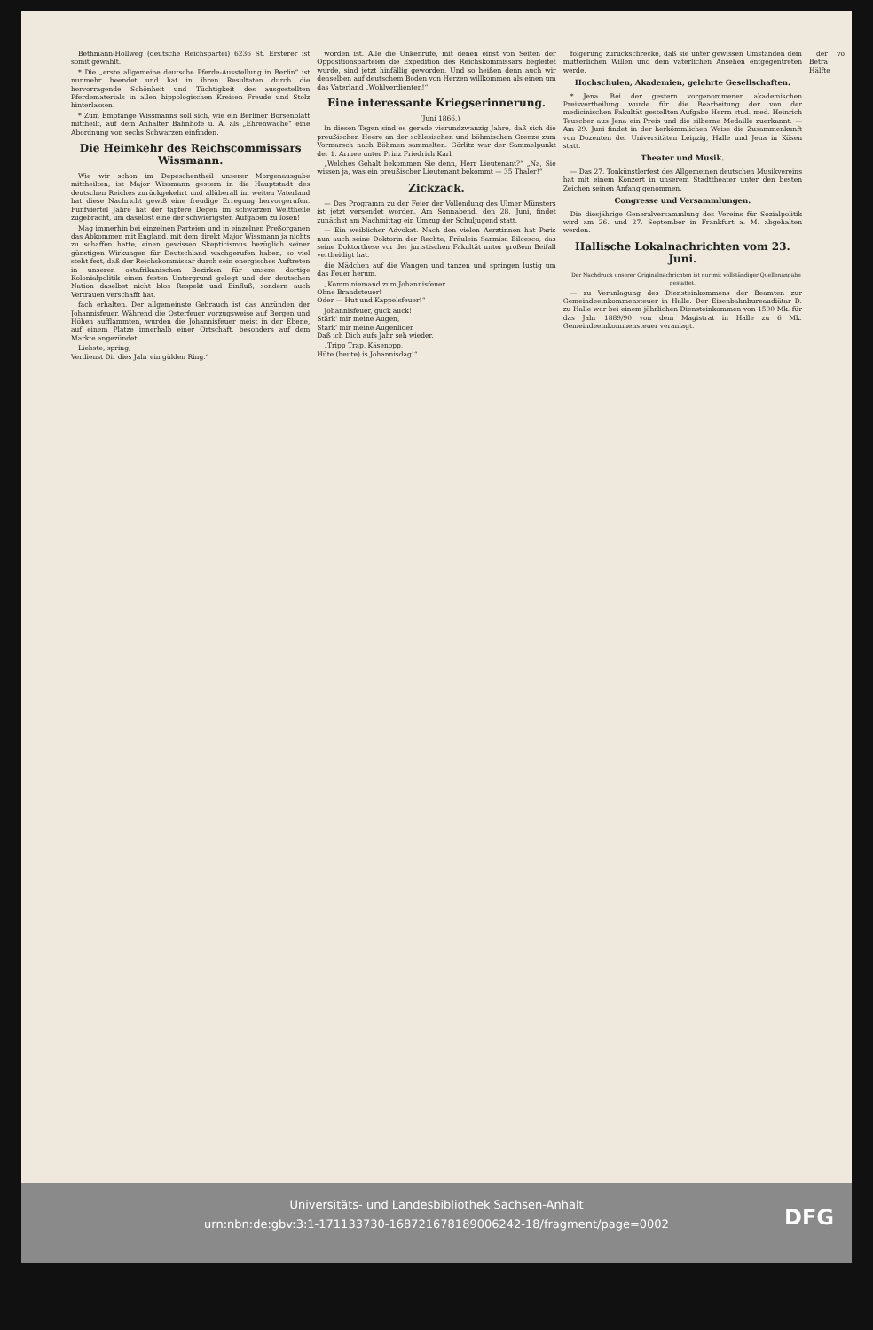Bethmann-Hollweg (deutsche Reichspartei) 6236 St. Ersterer ist somit gewählt.
* Die „erste allgemeine deutsche Pferde-Ausstellung in Berlin“ ist nunmehr beendet und hat in ihren Resultaten durch die hervorragende Schönheit und Tüchtigkeit des ausgestellten Pferdematerials in allen hippologischen Kreisen Freude und Stolz hinterlassen.
* Zum Empfange Wissmanns soll sich, wie ein Berliner Börsenblatt mittheilt, auf dem Anhalter Bahnhofe u. A. als „Ehrenwache“ eine Abordnung von sechs Schwarzen einfinden.
Die Heimkehr des Reichscommissars Wissmann.
Wie wir schon im Depeschentheil unserer Morgenausgabe mittheilten, ist Major Wissmann gestern in die Hauptstadt des deutschen Reiches zurückgekehrt und allüberall im weiten Vaterland hat diese Nachricht gewiß eine freudige Erregung hervorgerufen. Fünfviertel Jahre hat der tapfere Degen im schwarzen Welttheile zugebracht, um daselbst eine der schwierigsten Aufgaben zu lösen!
Mag immerhin bei einzelnen Parteien und in einzelnen Preßorganen das Abkommen mit England, mit dem direkt Major Wissmann ja nichts zu schaffen hatte, einen gewissen Skepticismus bezüglich seiner günstigen Wirkungen für Deutschland wachgerufen haben, so viel steht fest, daß der Reichskommissar durch sein energisches Auftreten in unseren ostafrikanischen Bezirken für unsere dortige Kolonialpolitik einen festen Untergrund gelegt und der deutschen Nation daselbst nicht blos Respekt und Einfluß, sondern auch Vertrauen verschafft hat.
fach erhalten. Der allgemeinste Gebrauch ist das Anzünden der Johannisfeuer. Während die Osterfeuer vorzugsweise auf Bergen und Höhen aufflammten, wurden die Johannisfeuer meist in der Ebene, auf einem Platze innerhalb einer Ortschaft, besonders auf dem Markte angezündet.
Liebste, spring,
Verdienst Dir dies Jahr ein gülden Ring.“
worden ist. Alle die Unkenrufe, mit denen einst von Seiten der Oppositionsparteien die Expedition des Reichskommissars begleitet wurde, sind jetzt hinfällig geworden. Und so heißen denn auch wir denselben auf deutschem Boden von Herzen willkommen als einen um das Vaterland „Wohlverdienten!“
Eine interessante Kriegserinnerung.
(Juni 1866.)
In diesen Tagen sind es gerade vierundzwanzig Jahre, daß sich die preußischen Heere an der schlesischen und böhmischen Grenze zum Vormarsch nach Böhmen sammelten. Görlitz war der Sammelpunkt der 1. Armee unter Prinz Friedrich Karl.
„Welches Gehalt bekommen Sie denn, Herr Lieutenant?“ „Na, Sie wissen ja, was ein preußischer Lieutenant bekommt — 35 Thaler!“
Zickzack.
— Das Programm zu der Feier der Vollendung des Ulmer Münsters ist jetzt versendet worden. Am Sonnabend, den 28. Juni, findet zunächst am Nachmittag ein Umzug der Schuljugend statt.
— Ein weiblicher Advokat. Nach den vielen Aerztinnen hat Paris nun auch seine Doktorin der Rechte, Fräulein Sarmisa Bilcesco, das seine Doktorthese vor der juristischen Fakultät unter großem Beifall vertheidigt hat.
die Mädchen auf die Wangen und tanzen und springen lustig um das Feuer herum.
„Komm niemand zum Johannisfeuer
Ohne Brandsteuer!
Oder — Hut und Kappelsfeuer!“
Johannisfeuer, guck auck!
Stärk' mir meine Augen,
Stärk' mir meine Augenlider
Daß ich Dich aufs Jahr seh wieder.
„Tripp Trap, Käsenopp,
Hüte (heute) is Johannisdag!“
folgerung zurückschrecke, daß sie unter gewissen Umständen dem mütterlichen Willen und dem väterlichen Ansehen entgegentreten werde.
Hochschulen, Akademien, gelehrte Gesellschaften.
* Jena. Bei der gestern vorgenommenen akademischen Preisvertheilung wurde für die Bearbeitung der von der medicinischen Fakultät gestellten Aufgabe Herrn stud. med. Heinrich Teuscher aus Jena ein Preis und die silberne Medaille zuerkannt. — Am 29. Juni findet in der herkömmlichen Weise die Zusammenkunft von Dozenten der Universitäten Leipzig, Halle und Jena in Kösen statt.
Theater und Musik.
— Das 27. Tonkünstlerfest des Allgemeinen deutschen Musikvereins hat mit einem Konzert in unserem Stadttheater unter den besten Zeichen seinen Anfang genommen.
Congresse und Versammlungen.
Die diesjährige Generalversammlung des Vereins für Sozialpolitik wird am 26. und 27. September in Frankfurt a. M. abgehalten werden.
Hallische Lokalnachrichten vom 23. Juni.
Der Nachdruck unserer Originalnachrichten ist nur mit vollständiger Quellenangabe gestattet.
— zu Veranlagung des Diensteinkommens der Beamten zur Gemeindeeinkommensteuer in Halle. Der Eisenbahnbureaudiätar D. zu Halle war bei einem jährlichen Diensteinkommen von 1500 Mk. für das Jahr 1889/90 von dem Magistrat in Halle zu 6 Mk. Gemeindeeinkommensteuer veranlagt.
der vo Betra Hälfte
Universitäts- und Landesbibliothek Sachsen-Anhalt
urn:nbn:de:gbv:3:1-171133730-16872167818900624​2-18/fragment/page=0002
DFG